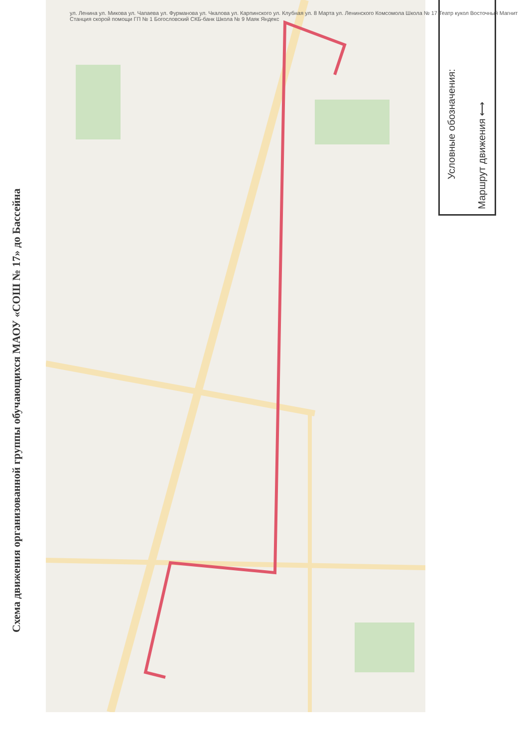Схема движения организованной группы обучающихся МАОУ «СОШ № 17» до Бассейна
ул. Ленина ул. Микова ул. Чапаева ул. Фурманова ул. Чкалова ул. Карпинского ул. Клубная ул. 8 Марта ул. Ленинского Комсомола Школа № 17 Театр кукол Восточный Магнит Станция скорой помощи ГП № 1 Богословский СКБ-банк Школа № 9 Маяк Яндекс
Условные обозначения:
Маршрут движения ⟷